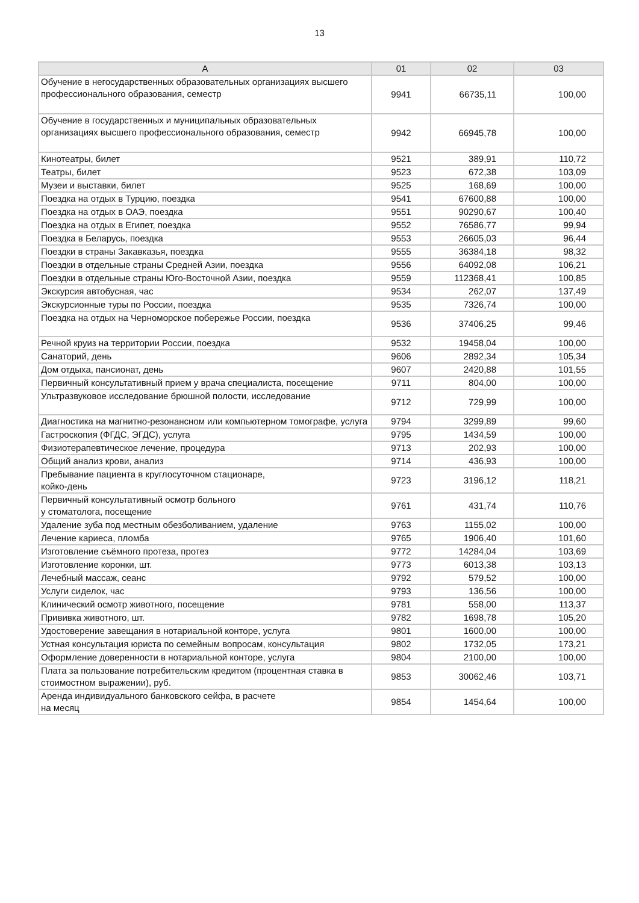13
| А | 01 | 02 | 03 |
| --- | --- | --- | --- |
| Обучение в негосударственных образовательных организациях высшего профессионального образования, семестр | 9941 | 66735,11 | 100,00 |
| Обучение в государственных и муниципальных образовательных организациях высшего профессионального образования, семестр | 9942 | 66945,78 | 100,00 |
| Кинотеатры, билет | 9521 | 389,91 | 110,72 |
| Театры, билет | 9523 | 672,38 | 103,09 |
| Музеи и выставки, билет | 9525 | 168,69 | 100,00 |
| Поездка на отдых в Турцию, поездка | 9541 | 67600,88 | 100,00 |
| Поездка на отдых в ОАЭ, поездка | 9551 | 90290,67 | 100,40 |
| Поездка на отдых в Египет, поездка | 9552 | 76586,77 | 99,94 |
| Поездка в Беларусь, поездка | 9553 | 26605,03 | 96,44 |
| Поездки в страны Закавказья, поездка | 9555 | 36384,18 | 98,32 |
| Поездки в отдельные страны Средней Азии, поездка | 9556 | 64092,08 | 106,21 |
| Поездки в отдельные страны Юго-Восточной Азии, поездка | 9559 | 112368,41 | 100,85 |
| Экскурсия автобусная, час | 9534 | 262,07 | 137,49 |
| Экскурсионные туры по России, поездка | 9535 | 7326,74 | 100,00 |
| Поездка на отдых на Черноморское побережье России, поездка | 9536 | 37406,25 | 99,46 |
| Речной круиз на территории России, поездка | 9532 | 19458,04 | 100,00 |
| Санаторий, день | 9606 | 2892,34 | 105,34 |
| Дом отдыха, пансионат, день | 9607 | 2420,88 | 101,55 |
| Первичный консультативный прием у врача специалиста, посещение | 9711 | 804,00 | 100,00 |
| Ультразвуковое исследование брюшной полости, исследование | 9712 | 729,99 | 100,00 |
| Диагностика на магнитно-резонансном или компьютерном томографе, услуга | 9794 | 3299,89 | 99,60 |
| Гастроскопия (ФГДС, ЭГДС), услуга | 9795 | 1434,59 | 100,00 |
| Физиотерапевтическое лечение, процедура | 9713 | 202,93 | 100,00 |
| Общий анализ крови, анализ | 9714 | 436,93 | 100,00 |
| Пребывание пациента в круглосуточном стационаре, койко-день | 9723 | 3196,12 | 118,21 |
| Первичный консультативный осмотр больного у стоматолога, посещение | 9761 | 431,74 | 110,76 |
| Удаление зуба под местным обезболиванием, удаление | 9763 | 1155,02 | 100,00 |
| Лечение кариеса, пломба | 9765 | 1906,40 | 101,60 |
| Изготовление съёмного протеза, протез | 9772 | 14284,04 | 103,69 |
| Изготовление коронки, шт. | 9773 | 6013,38 | 103,13 |
| Лечебный массаж, сеанс | 9792 | 579,52 | 100,00 |
| Услуги сиделок, час | 9793 | 136,56 | 100,00 |
| Клинический осмотр животного, посещение | 9781 | 558,00 | 113,37 |
| Прививка животного, шт. | 9782 | 1698,78 | 105,20 |
| Удостоверение завещания в нотариальной конторе, услуга | 9801 | 1600,00 | 100,00 |
| Устная консультация юриста по семейным вопросам, консультация | 9802 | 1732,05 | 173,21 |
| Оформление доверенности в нотариальной конторе, услуга | 9804 | 2100,00 | 100,00 |
| Плата за пользование потребительским кредитом (процентная ставка в стоимостном выражении), руб. | 9853 | 30062,46 | 103,71 |
| Аренда индивидуального банковского сейфа, в расчете на месяц | 9854 | 1454,64 | 100,00 |